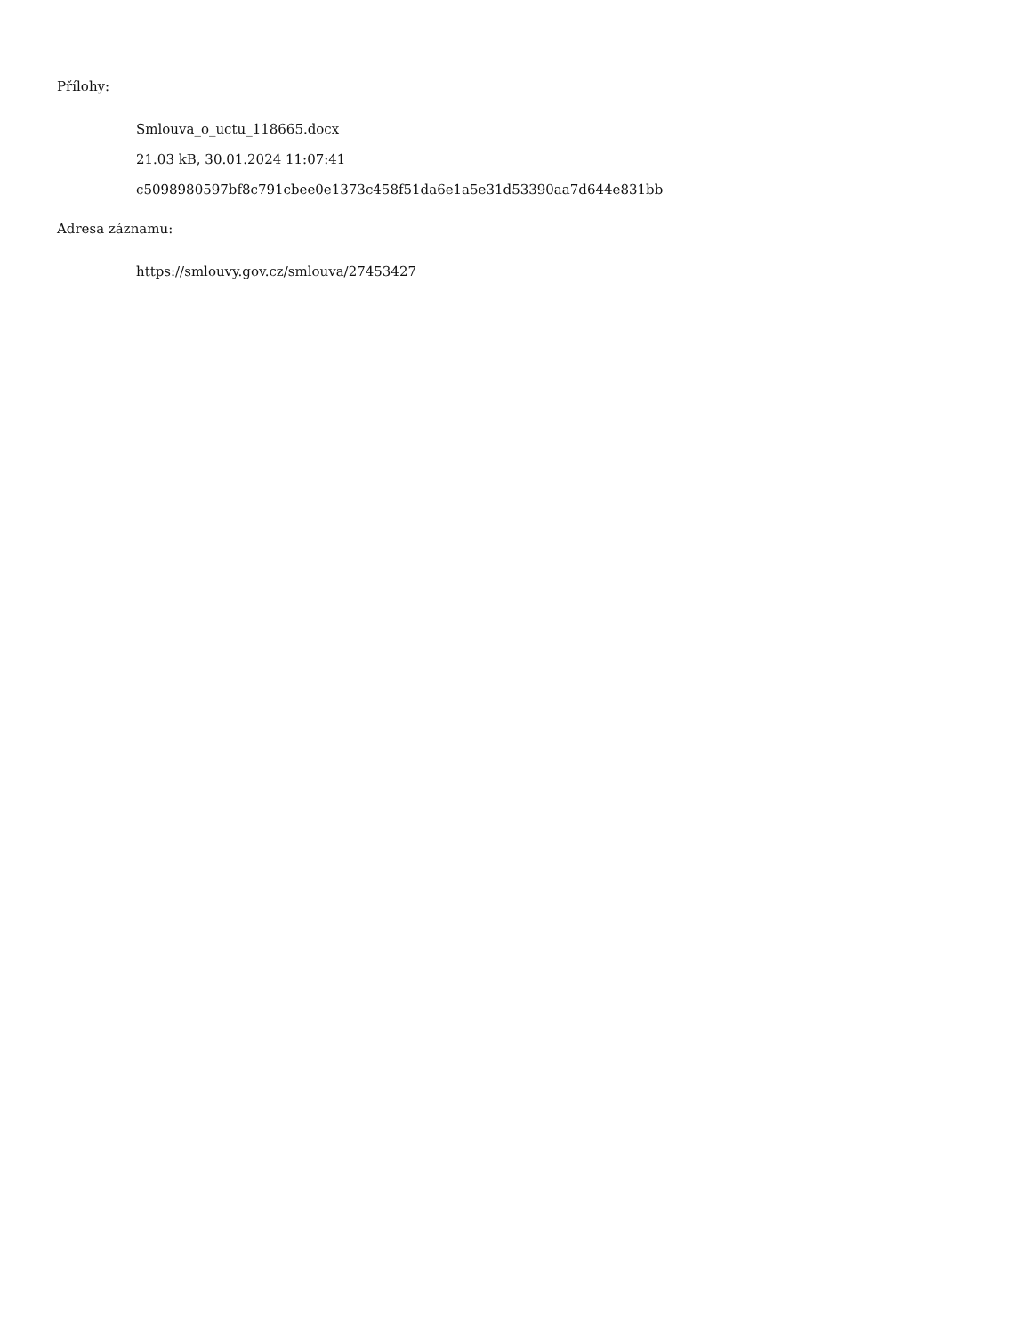Přílohy:
Smlouva_o_uctu_118665.docx
21.03 kB, 30.01.2024 11:07:41
c5098980597bf8c791cbee0e1373c458f51da6e1a5e31d53390aa7d644e831bb
Adresa záznamu:
https://smlouvy.gov.cz/smlouva/27453427